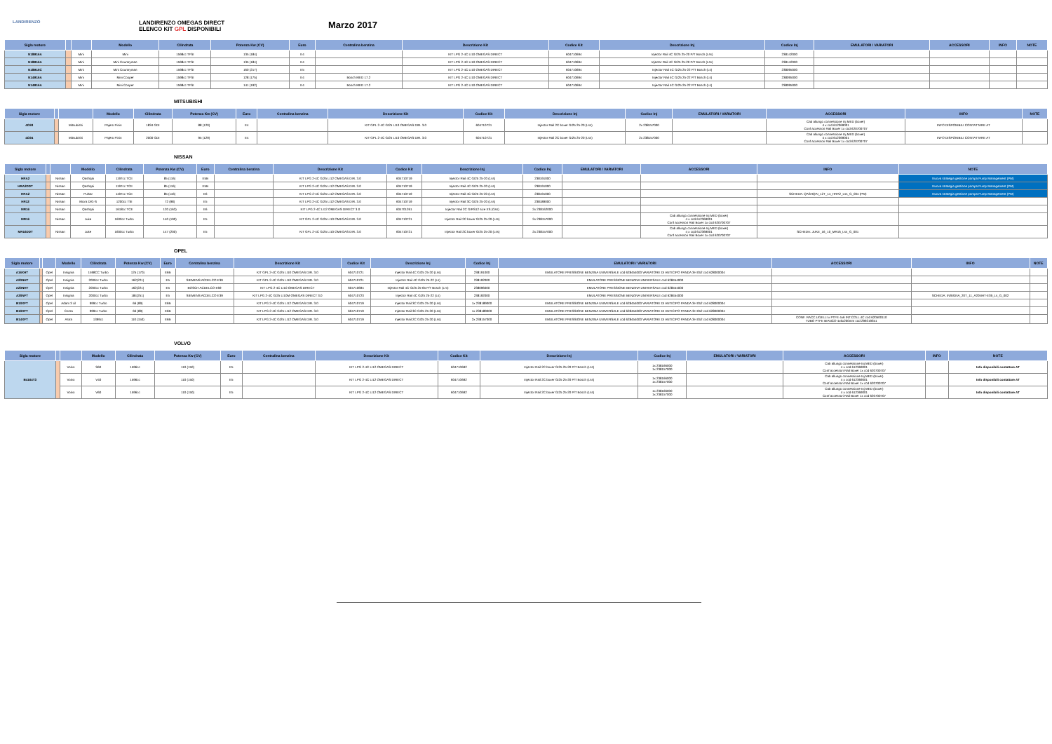LANDIRENZO
LANDIRENZO OMEGAS DIRECT
ELENCO KIT GPL DISPONIBILI
Marzo 2017
| Sigla motore | | | Modello | Cilindrata | Potenza Kw (CV) | Euro | Centralina benzina | Descrizione Kit | Codice Kit | Descrizione Inj | Codice Inj | EMULATORI / VARIATORI | ACCESSORI | INFO | NOTE |
| --- | --- | --- | --- | --- | --- | --- | --- | --- | --- | --- | --- | --- | --- | --- | --- |
| N18B16A | | Mini | Mini | 1598cc TFSI | 135 (184) | E4 | | KIT LPG 2-4C LI10 OMEGAS DIRECT | 604710694 | Injector Rail 4C GI25 25-20 P/T Bosch (Lss) | 238142000 | | | | |
| N18B16A | | Mini | Mini Countryman | 1598cc TFSI | 135 (184) | E4 | | KIT LPG 2-4C LI10 OMEGAS DIRECT | 604710694 | Injector Rail 4C GI25 25-20 P/T Bosch (Lss) | 238142000 | | | | |
| N18B16C | | Mini | Mini Countryman | 1598cc TFSI | 160 (217) | E5 | | KIT LPG 2-4C LI10 OMEGAS DIRECT | 604710694 | Injector Rail 4C GI25 25-22 P/T Bosch (Ls) | 238095000 | | | | |
| N14B16A | | Mini | Mini Cooper | 1598cc TFSI | 128 (175) | E4 | Bosch MED 17.2 | KIT LPG 2-4C LI10 OMEGAS DIRECT | 604710694 | Injector Rail 4C GI25 25-22 P/T Bosch (Ls) | 238095000 | | | | |
| N14B16A | | Mini | Mini Cooper | 1598cc TFSI | 141 (192) | E4 | Bosch MED 17.2 | KIT LPG 2-4C LI10 OMEGAS DIRECT | 604710694 | Injector Rail 4C GI25 25-22 P/T Bosch (Ls) | 238095000 | | | | |
MITSUBISHI
| Sigla motore | | | Modello | Cilindrata | Potenza Kw (CV) | Euro | Centralina benzina | Descrizione Kit | Codice Kit | Descrizione Inj | Codice Inj | EMULATORI / VARIATORI | ACCESSORI | INFO | NOTE |
| --- | --- | --- | --- | --- | --- | --- | --- | --- | --- | --- | --- | --- | --- | --- | --- |
| 4G93 | | Mitsubishi | Pajero Pinin | 1834 GDI | 88 (120) | E4 | | KIT GPL 2-4C GI25 LI10 OMEGAS DIR. 3.0 | 604710721 | Injector Rail 2C boxer GI25 25-20 (Lss) | 2x 238157000 | | Cab allungo connessione Inj MED (boxer) 4 x cod 612369001 Conf accessori Rail Boxer 1x cod 620700707 | INFO DISPONIBILI CONTATTARE AT | |
| 4G94 | | Mitsubishi | Pajero Pinin | 2000 GDI | 95 (129) | E4 | | KIT GPL 2-4C GI25 LI10 OMEGAS DIR. 3.0 | 604710721 | Injector Rail 2C boxer GI25 25-20 (Lss) | 2x 238157000 | | Cab allungo connessione Inj MED (boxer) 4 x cod 612369001 Conf accessori Rail Boxer 1x cod 620700707 | INFO DISPONIBILI CONTATTARE AT | |
NISSAN
| Sigla motore | | | Modello | Cilindrata | Potenza Kw (CV) | Euro | Centralina benzina | Descrizione Kit | Codice Kit | Descrizione Inj | Codice Inj | EMULATORI / VARIATORI | ACCESSORI | INFO | NOTE |
| --- | --- | --- | --- | --- | --- | --- | --- | --- | --- | --- | --- | --- | --- | --- | --- |
| HRA2 | | Nissan | Qashqai | 1197cc TCE | 85 (116) | E5B | | KIT LPG 2-4C GI25 LI12 OMEGAS DIR. 3.0 | 604710719 | Injector Rail 4C GI25 25-20 (Lss) | 238191000 | | | | Nuova strategia gestione pompa Pump Management (PM) |
| HRA2DDT | | Nissan | Qashqai | 1197cc TCE | 85 (116) | E5B | | KIT LPG 2-4C GI25 LI12 OMEGAS DIR. 3.0 | 604710719 | Injector Rail 4C GI25 25-20 (Lss) | 238191000 | | | | Nuova strategia gestione pompa Pump Management (PM) |
| HRA2 | | Nissan | Pulsar | 1197cc TCE | 85 (116) | E6 | | KIT LPG 2-4C GI25 LI12 OMEGAS DIR. 3.0 | 604710719 | Injector Rail 4C GI25 25-20 (Lss) | 238191000 | | | SCHEDA: QASHQAI_12T_14_HRA2_Lss_G_004 (PM) | Nuova strategia gestione pompa Pump Management (PM) |
| HR12 | | Nissan | Micra DIG-S | 1200cc TSI | 72 (98) | E5 | | KIT LPG 2-4C GI25 LI12 OMEGAS DIR. 3.0 | 604710719 | Injector Rail 3C GI25 25-20 (Lss) | 238189000 | | | | |
| MR16 | | Nissan | Qashqai | 1618cc TCE | 120 (163) | E6 | | KIT LPG 2-4C LI12 OMEGAS DIRECT 3.0 | 604701261 | Injector Rail 2C GIRS12 size XS (Gss) | 2x 238162000 | | | | |
| MR16 | | Nissan | Juke | 1600cc Turbo | 140 (190) | E5 | | KIT GPL 2-4C GI25 LI10 OMEGAS DIR. 3.0 | 604710721 | Injector Rail 2C boxer GI25 25-20 (Lss) | 2x 238157000 | | Cab allungo connessione Inj MED (boxer) 4 x cod 612369001 Conf accessori Rail Boxer 1x cod 620700707 | | |
| MR16DDT | | Nissan | Juke | 1600cc Turbo | 147 (200) | E5 | | KIT GPL 2-4C GI25 LI10 OMEGAS DIR. 3.0 | 604710721 | Injector Rail 2C boxer GI25 25-20 (Lss) | 2x 238157000 | | Cab allungo connessione Inj MED (boxer) 4 x cod 612369001 Conf accessori Rail Boxer 1x cod 620700707 | SCHEDA: JUKE_16_10_MR16_Lss_G_001 | |
OPEL
| Sigla motore | | | Modello | Cilindrata | Potenza Kw (CV) | Euro | Centralina benzina | Descrizione Kit | Codice Kit | Descrizione Inj | Codice Inj | EMULATORI / VARIATORI | ACCESSORI | INFO | NOTE |
| --- | --- | --- | --- | --- | --- | --- | --- | --- | --- | --- | --- | --- | --- | --- | --- |
| A16XHT | | Opel | Insignia | 1598CC Turbo | 125 (170) | E6B | | KIT GPL 2-4C GI25 LI10 OMEGAS DIR. 3.0 | 604710721 | Injector Rail 4C GI25 25-20 (Lss) | 238191000 | EMULATORE PRESSIONE BENZINA UNIVERSALE cod 628454000 VARIATORE DI ANTICIPO PANDA 3H 052 cod 628000004 | | | |
| A20NHT | | Opel | Insignia | 2000cc Turbo | 162(221) | E5 | SIEMENS ACDELCO E39 | KIT GPL 2-4C GI25 LI10 OMEGAS DIR. 3.0 | 604710721 | Injector Rail 4C GI25 25-22 (Ls) | 238192000 | EMULATORE PRESSIONE BENZINA UNIVERSALE cod 628454000 | | | |
| A20NHT | | Opel | Insignia | 2000cc Turbo | 162(221) | E5 | BOSCH ACDELCO E69 | KIT LPG 2-4C LI10 OMEGAS DIRECT | 604710694 | Injector Rail 4C GI25 25-65 P/T Bosch (Lm) | 238096000 | EMULATORE PRESSIONE BENZINA UNIVERSALE cod 628454000 | | | |
| A20NFT | | Opel | Insignia | 2000cc Turbo | 184(251) | E5 | SIEMENS ACDELCO E39 | KIT LPG 2-4C GI25 LI10M OMEGAS DIRECT 3.0 | 604710723 | Injector Rail 4C GI25 25-22 (Ls) | 238192000 | EMULATORE PRESSIONE BENZINA UNIVERSALE cod 628454000 | | SCHEDA: INSIGNA_20T_11_A20NHT-E39_Ls_G_002 | |
| B10XFT | | Opel | Adam 3 cil | 999cc Turbo | 66 (89) | E6B | | KIT LPG 2-4C GI25 LI12 OMEGAS DIR. 3.0 | 604710719 | Injector Rail 3C GI25 25-20 (Lss) | 1x 238189000 | EMULATORE PRESSIONE BENZINA UNIVERSALE cod 628454000 VARIATORE DI ANTICIPO PANDA 3H 052 cod 628000004 | | | |
| B10XFT | | Opel | Corsa | 999cc Turbo | 66 (89) | E6B | | KIT LPG 2-4C GI25 LI12 OMEGAS DIR. 3.0 | 604710719 | Injector Rail 3C GI25 25-20 (Lss) | 1x 238189000 | EMULATORE PRESSIONE BENZINA UNIVERSALE cod 628454000 VARIATORE DI ANTICIPO PANDA 3H 052 cod 628000004 | | | |
| B14XFT | | Opel | Astra | 1399cc | 110 (150) | E6B | | KIT LPG 2-4C GI25 LI12 OMEGAS DIR. 3.0 | 604710719 | Injector Rail 2C GI25 25-20 (Lss) | 2x 238157000 | EMULATORE PRESSIONE BENZINA UNIVERSALE cod 628454000 VARIATORE DI ANTICIPO PANDA 3H 052 cod 628000004 | CONF. RACC.UGELLI x PTFE 4x6 INT.COLL.4C cod 620500110 TUBO PTFE BIANCO 4x6x200mm cod 299219351 | | |
VOLVO
| Sigla motore | | | Modello | Cilindrata | Potenza Kw (CV) | Euro | Centralina benzina | Descrizione Kit | Codice Kit | Descrizione Inj | Codice Inj | EMULATORI / VARIATORI | ACCESSORI | INFO | NOTE |
| --- | --- | --- | --- | --- | --- | --- | --- | --- | --- | --- | --- | --- | --- | --- | --- |
| B4164T3 | | Volvo | S60 | 1596cc | 110 (150) | E5 | | KIT LPG 2-4C LI12 OMEGAS DIRECT | 604710692 | Injector Rail 2C boxer GI25 25-20 P/T Bosch (Lss) | 1x 238166000 1x 238157000 | | Cab allungo connessione Inj MED (boxer) 4 x cod 612369001 Conf accessori Rail Boxer 1x cod 620700707 | | Info disponibili contattare AT |
| | | Volvo | V40 | 1596cc | 110 (150) | E5 | | KIT LPG 2-4C LI12 OMEGAS DIRECT | 604710692 | Injector Rail 2C boxer GI25 25-20 P/T Bosch (Lss) | 1x 238166000 1x 238157000 | | Cab allungo connessione Inj MED (boxer) 4 x cod 612369001 Conf accessori Rail Boxer 1x cod 620700707 | | Info disponibili contattare AT |
| | | Volvo | V60 | 1596cc | 110 (150) | E5 | | KIT LPG 2-4C LI12 OMEGAS DIRECT | 604710692 | Injector Rail 2C boxer GI25 25-20 P/T Bosch (Lss) | 1x 238166000 1x 238157000 | | Cab allungo connessione Inj MED (boxer) 4 x cod 612369001 Conf accessori Rail Boxer 1x cod 620700707 | | Info disponibili contattare AT |